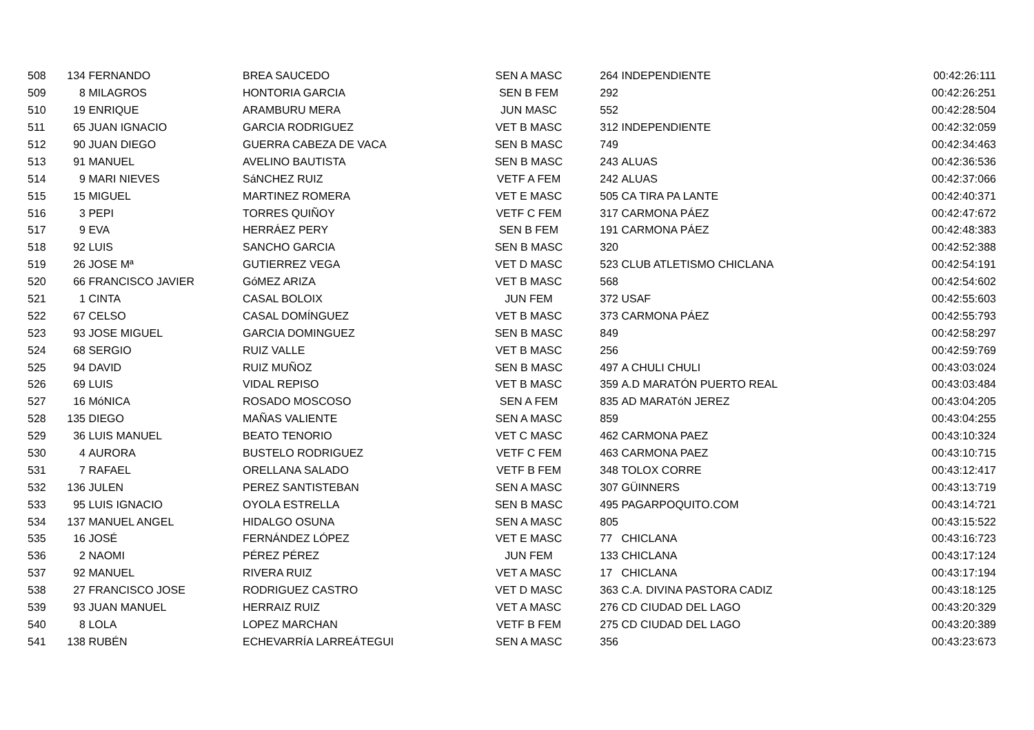| 508 | 134 | FERNANDO | BREA SAUCEDO | SEN A MASC | 264 | INDEPENDIENTE | 00:42:26:111 |
| 509 | 8 | MILAGROS | HONTORIA GARCIA | SEN B FEM | 292 | | 00:42:26:251 |
| 510 | 19 | ENRIQUE | ARAMBURU MERA | JUN MASC | 552 | | 00:42:28:504 |
| 511 | 65 | JUAN IGNACIO | GARCIA RODRIGUEZ | VET B MASC | 312 | INDEPENDIENTE | 00:42:32:059 |
| 512 | 90 | JUAN DIEGO | GUERRA CABEZA DE VACA | SEN B MASC | 749 | | 00:42:34:463 |
| 513 | 91 | MANUEL | AVELINO BAUTISTA | SEN B MASC | 243 | ALUAS | 00:42:36:536 |
| 514 | 9 | MARI NIEVES | SáNCHEZ RUIZ | VETF A FEM | 242 | ALUAS | 00:42:37:066 |
| 515 | 15 | MIGUEL | MARTINEZ ROMERA | VET E MASC | 505 | CA TIRA PA LANTE | 00:42:40:371 |
| 516 | 3 | PEPI | TORRES QUIÑOY | VETF C FEM | 317 | CARMONA PÁEZ | 00:42:47:672 |
| 517 | 9 | EVA | HERRÁEZ PERY | SEN B FEM | 191 | CARMONA PÁEZ | 00:42:48:383 |
| 518 | 92 | LUIS | SANCHO GARCIA | SEN B MASC | 320 | | 00:42:52:388 |
| 519 | 26 | JOSE Mª | GUTIERREZ VEGA | VET D MASC | 523 | CLUB ATLETISMO CHICLANA | 00:42:54:191 |
| 520 | 66 | FRANCISCO JAVIER | GóMEZ ARIZA | VET B MASC | 568 | | 00:42:54:602 |
| 521 | 1 | CINTA | CASAL BOLOIX | JUN FEM | 372 | USAF | 00:42:55:603 |
| 522 | 67 | CELSO | CASAL DOMÍNGUEZ | VET B MASC | 373 | CARMONA PÁEZ | 00:42:55:793 |
| 523 | 93 | JOSE MIGUEL | GARCIA DOMINGUEZ | SEN B MASC | 849 | | 00:42:58:297 |
| 524 | 68 | SERGIO | RUIZ VALLE | VET B MASC | 256 | | 00:42:59:769 |
| 525 | 94 | DAVID | RUIZ MUÑOZ | SEN B MASC | 497 | A CHULI CHULI | 00:43:03:024 |
| 526 | 69 | LUIS | VIDAL REPISO | VET B MASC | 359 | A.D MARATÓN PUERTO REAL | 00:43:03:484 |
| 527 | 16 | MóNICA | ROSADO MOSCOSO | SEN A FEM | 835 | AD MARATóN JEREZ | 00:43:04:205 |
| 528 | 135 | DIEGO | MAÑAS VALIENTE | SEN A MASC | 859 | | 00:43:04:255 |
| 529 | 36 | LUIS MANUEL | BEATO TENORIO | VET C MASC | 462 | CARMONA PAEZ | 00:43:10:324 |
| 530 | 4 | AURORA | BUSTELO RODRIGUEZ | VETF C FEM | 463 | CARMONA PAEZ | 00:43:10:715 |
| 531 | 7 | RAFAEL | ORELLANA SALADO | VETF B FEM | 348 | TOLOX CORRE | 00:43:12:417 |
| 532 | 136 | JULEN | PEREZ SANTISTEBAN | SEN A MASC | 307 | GÜINNERS | 00:43:13:719 |
| 533 | 95 | LUIS IGNACIO | OYOLA ESTRELLA | SEN B MASC | 495 | PAGARPOQUITO.COM | 00:43:14:721 |
| 534 | 137 | MANUEL ANGEL | HIDALGO OSUNA | SEN A MASC | 805 | | 00:43:15:522 |
| 535 | 16 | JOSÉ | FERNÁNDEZ LÓPEZ | VET E MASC | 77 | CHICLANA | 00:43:16:723 |
| 536 | 2 | NAOMI | PÉREZ PÉREZ | JUN FEM | 133 | CHICLANA | 00:43:17:124 |
| 537 | 92 | MANUEL | RIVERA RUIZ | VET A MASC | 17 | CHICLANA | 00:43:17:194 |
| 538 | 27 | FRANCISCO JOSE | RODRIGUEZ CASTRO | VET D MASC | 363 | C.A. DIVINA PASTORA CADIZ | 00:43:18:125 |
| 539 | 93 | JUAN MANUEL | HERRAIZ RUIZ | VET A MASC | 276 | CD CIUDAD DEL LAGO | 00:43:20:329 |
| 540 | 8 | LOLA | LOPEZ MARCHAN | VETF B FEM | 275 | CD CIUDAD DEL LAGO | 00:43:20:389 |
| 541 | 138 | RUBÉN | ECHEVARRÍA LARREÁTEGUI | SEN A MASC | 356 | | 00:43:23:673 |